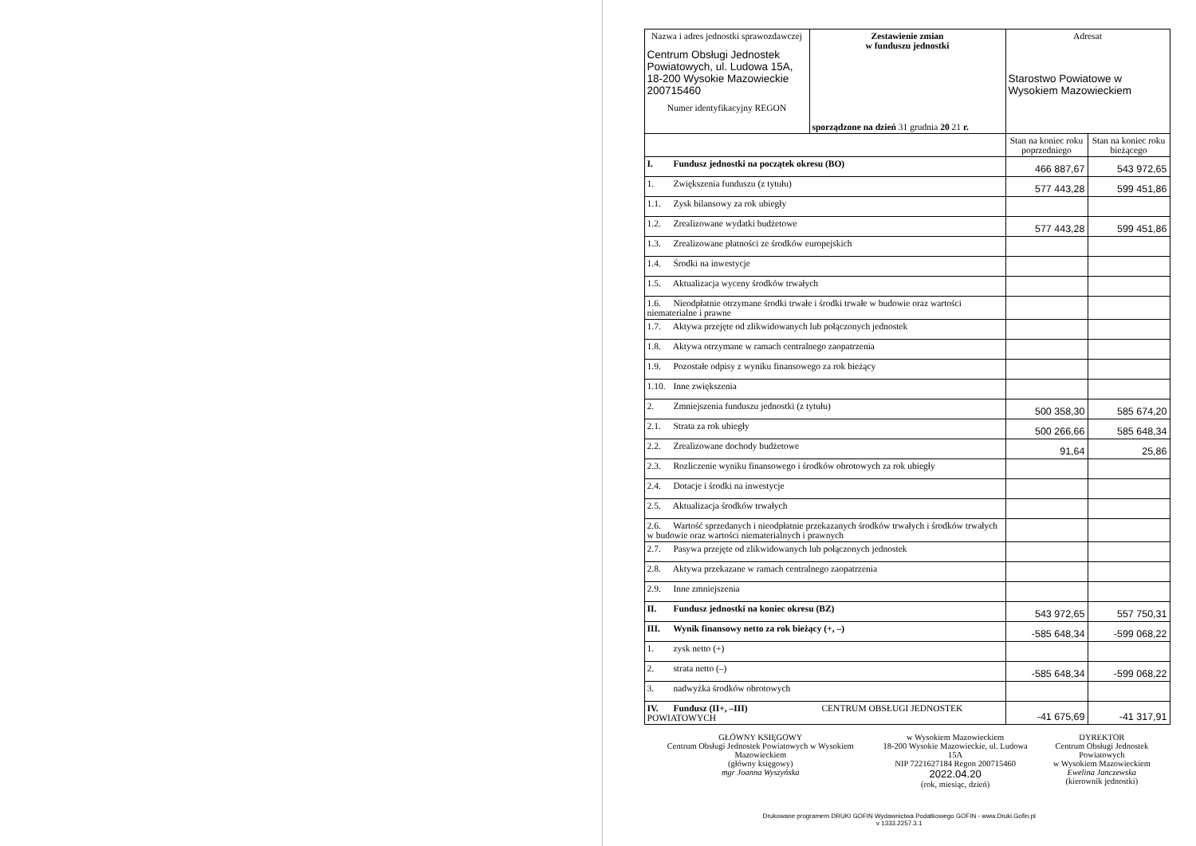| Nazwa i adres jednostki sprawozdawczej Centrum Obsługi Jednostek Powiatowych, ul. Ludowa 15A, 18-200 Wysokie Mazowieckie 200715460 Numer identyfikacyjny REGON | Zestawienie zmian w funduszu jednostki sporządzone na dzień 31 grudnia 20 21 r. | Adresat Starostwo Powiatowe w Wysokiem Mazowieckiem | |
| | | Stan na koniec roku poprzedniego | Stan na koniec roku bieżącego |
| I. Fundusz jednostki na początek okresu (BO) | | 466 887,67 | 543 972,65 |
| 1. Zwiększenia funduszu (z tytułu) | | 577 443,28 | 599 451,86 |
| 1.1. Zysk bilansowy za rok ubiegły | | | |
| 1.2. Zrealizowane wydatki budżetowe | | 577 443,28 | 599 451,86 |
| 1.3. Zrealizowane płatności ze środków europejskich | | | |
| 1.4. Środki na inwestycje | | | |
| 1.5. Aktualizacja wyceny środków trwałych | | | |
| 1.6. Nieodpłatnie otrzymane środki trwałe i środki trwałe w budowie oraz wartości niematerialne i prawne | | | |
| 1.7. Aktywa przejęte od zlikwidowanych lub połączonych jednostek | | | |
| 1.8. Aktywa otrzymane w ramach centralnego zaopatrzenia | | | |
| 1.9. Pozostałe odpisy z wyniku finansowego za rok bieżący | | | |
| 1.10. Inne zwiększenia | | | |
| 2. Zmniejszenia funduszu jednostki (z tytułu) | | 500 358,30 | 585 674,20 |
| 2.1. Strata za rok ubiegły | | 500 266,66 | 585 648,34 |
| 2.2. Zrealizowane dochody budżetowe | | 91,64 | 25,86 |
| 2.3. Rozliczenie wyniku finansowego i środków obrotowych za rok ubiegły | | | |
| 2.4. Dotacje i środki na inwestycje | | | |
| 2.5. Aktualizacja środków trwałych | | | |
| 2.6. Wartość sprzedanych i nieodpłatnie przekazanych środków trwałych i środków trwałych w budowie oraz wartości niematerialnych i prawnych | | | |
| 2.7. Pasywa przejęte od zlikwidowanych lub połączonych jednostek | | | |
| 2.8. Aktywa przekazane w ramach centralnego zaopatrzenia | | | |
| 2.9. Inne zmniejszenia | | | |
| II. Fundusz jednostki na koniec okresu (BZ) | | 543 972,65 | 557 750,31 |
| III. Wynik finansowy netto za rok bieżący (+, –) | | -585 648,34 | -599 068,22 |
| 1. zysk netto (+) | | | |
| 2. strata netto (–) | | -585 648,34 | -599 068,22 |
| 3. nadwyżka środków obrotowych | | | |
| IV. Fundusz (II+, –III) CENTRUM OBSŁUGI JEDNOSTEK POWIATOWYCH | | -41 675,69 | -41 317,91 |
GŁÓWNY KSIĘGOWY
Centrum Obsługi Jednostek Powiatowych w Wysokiem Mazowieckiem
(główny księgowy)
mgr Joanna Wyszyńska
w Wysokiem Mazowieckiem
18-200 Wysokie Mazowieckie, ul. Ludowa 15A
NIP 7221627184 Regon 200715460
2022.04.20
(rok, miesiąc, dzień)
DYREKTOR
Centrum Obsługi Jednostek Powiatowych
w Wysokiem Mazowieckiem
Ewelina Janczewska
(kierownik jednostki)
Drukowane programem DRUKI GOFIN Wydawnictwa Podatkowego GOFIN - www.Druki.Gofin.pl
v 1333.2257.3.1